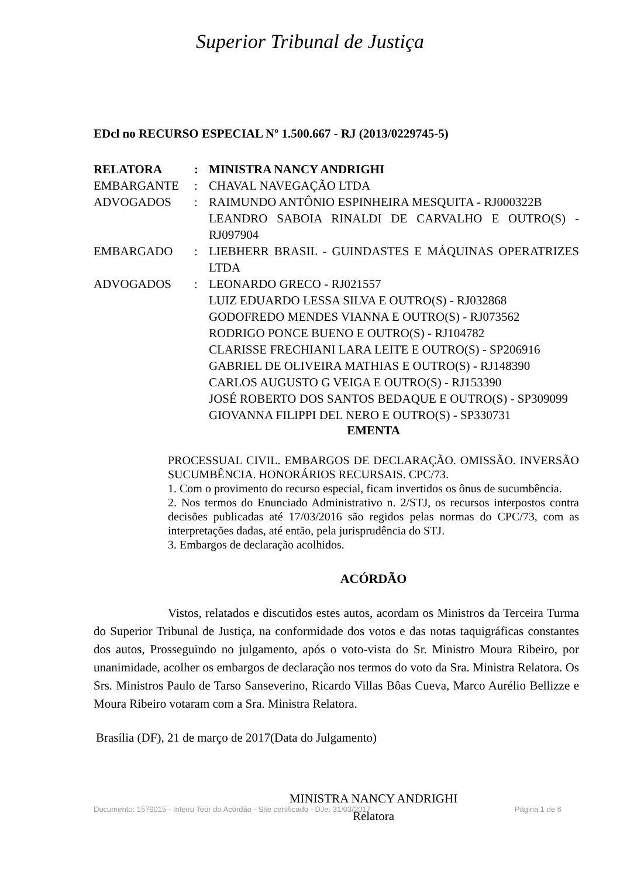Superior Tribunal de Justiça
EDcl no RECURSO ESPECIAL Nº 1.500.667 - RJ (2013/0229745-5)
| RELATORA | : | MINISTRA NANCY ANDRIGHI |
| EMBARGANTE | : | CHAVAL NAVEGAÇÃO LTDA |
| ADVOGADOS | : | RAIMUNDO ANTÔNIO ESPINHEIRA MESQUITA - RJ000322B LEANDRO SABOIA RINALDI DE CARVALHO E OUTRO(S) - RJ097904 |
| EMBARGADO | : | LIEBHERR BRASIL - GUINDASTES E MÁQUINAS OPERATRIZES LTDA |
| ADVOGADOS | : | LEONARDO GRECO - RJ021557 LUIZ EDUARDO LESSA SILVA E OUTRO(S) - RJ032868 GODOFREDO MENDES VIANNA E OUTRO(S) - RJ073562 RODRIGO PONCE BUENO E OUTRO(S) - RJ104782 CLARISSE FRECHIANI LARA LEITE E OUTRO(S) - SP206916 GABRIEL DE OLIVEIRA MATHIAS E OUTRO(S) - RJ148390 CARLOS AUGUSTO G VEIGA E OUTRO(S) - RJ153390 JOSÉ ROBERTO DOS SANTOS BEDAQUE E OUTRO(S) - SP309099 GIOVANNA FILIPPI DEL NERO E OUTRO(S) - SP330731 |
EMENTA
PROCESSUAL CIVIL. EMBARGOS DE DECLARAÇÃO. OMISSÃO. INVERSÃO SUCUMBÊNCIA. HONORÁRIOS RECURSAIS. CPC/73.
1. Com o provimento do recurso especial, ficam invertidos os ônus de sucumbência.
2. Nos termos do Enunciado Administrativo n. 2/STJ, os recursos interpostos contra decisões publicadas até 17/03/2016 são regidos pelas normas do CPC/73, com as interpretações dadas, até então, pela jurisprudência do STJ.
3. Embargos de declaração acolhidos.
ACÓRDÃO
Vistos, relatados e discutidos estes autos, acordam os Ministros da Terceira Turma do Superior Tribunal de Justiça, na conformidade dos votos e das notas taquigráficas constantes dos autos, Prosseguindo no julgamento, após o voto-vista do Sr. Ministro Moura Ribeiro, por unanimidade, acolher os embargos de declaração nos termos do voto da Sra. Ministra Relatora. Os Srs. Ministros Paulo de Tarso Sanseverino, Ricardo Villas Bôas Cueva, Marco Aurélio Bellizze e Moura Ribeiro votaram com a Sra. Ministra Relatora.
Brasília (DF), 21 de março de 2017(Data do Julgamento)
MINISTRA NANCY ANDRIGHI
Relatora
Documento: 1579015 - Inteiro Teor do Acórdão - Site certificado - DJe: 31/03/2017 Página 1 de 6